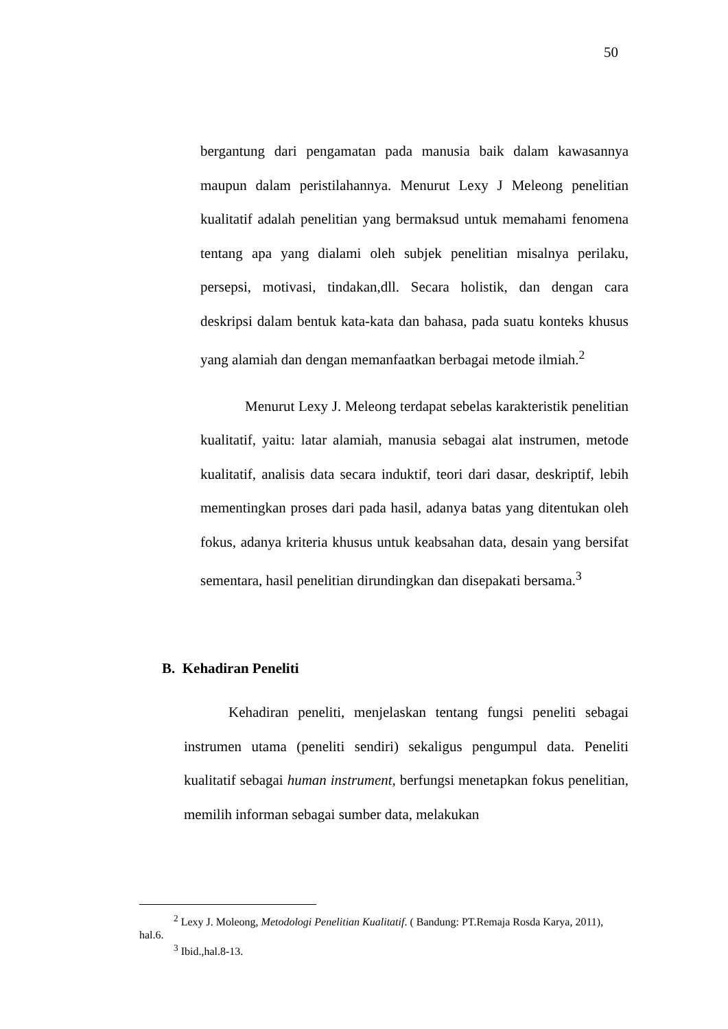50
bergantung dari pengamatan pada manusia baik dalam kawasannya maupun dalam peristilahannya. Menurut Lexy J Meleong penelitian kualitatif adalah penelitian yang bermaksud untuk memahami fenomena tentang apa yang dialami oleh subjek penelitian misalnya perilaku, persepsi, motivasi, tindakan,dll. Secara holistik, dan dengan cara deskripsi dalam bentuk kata-kata dan bahasa, pada suatu konteks khusus yang alamiah dan dengan memanfaatkan berbagai metode ilmiah.<sup>2</sup>
Menurut Lexy J. Meleong terdapat sebelas karakteristik penelitian kualitatif, yaitu: latar alamiah, manusia sebagai alat instrumen, metode kualitatif, analisis data secara induktif, teori dari dasar, deskriptif, lebih mementingkan proses dari pada hasil, adanya batas yang ditentukan oleh fokus, adanya kriteria khusus untuk keabsahan data, desain yang bersifat sementara, hasil penelitian dirundingkan dan disepakati bersama.<sup>3</sup>
B. Kehadiran Peneliti
Kehadiran peneliti, menjelaskan tentang fungsi peneliti sebagai instrumen utama (peneliti sendiri) sekaligus pengumpul data. Peneliti kualitatif sebagai human instrument, berfungsi menetapkan fokus penelitian, memilih informan sebagai sumber data, melakukan
<sup>2</sup> Lexy J. Moleong, Metodologi Penelitian Kualitatif. ( Bandung: PT.Remaja Rosda Karya, 2011), hal.6.
<sup>3</sup> Ibid.,hal.8-13.